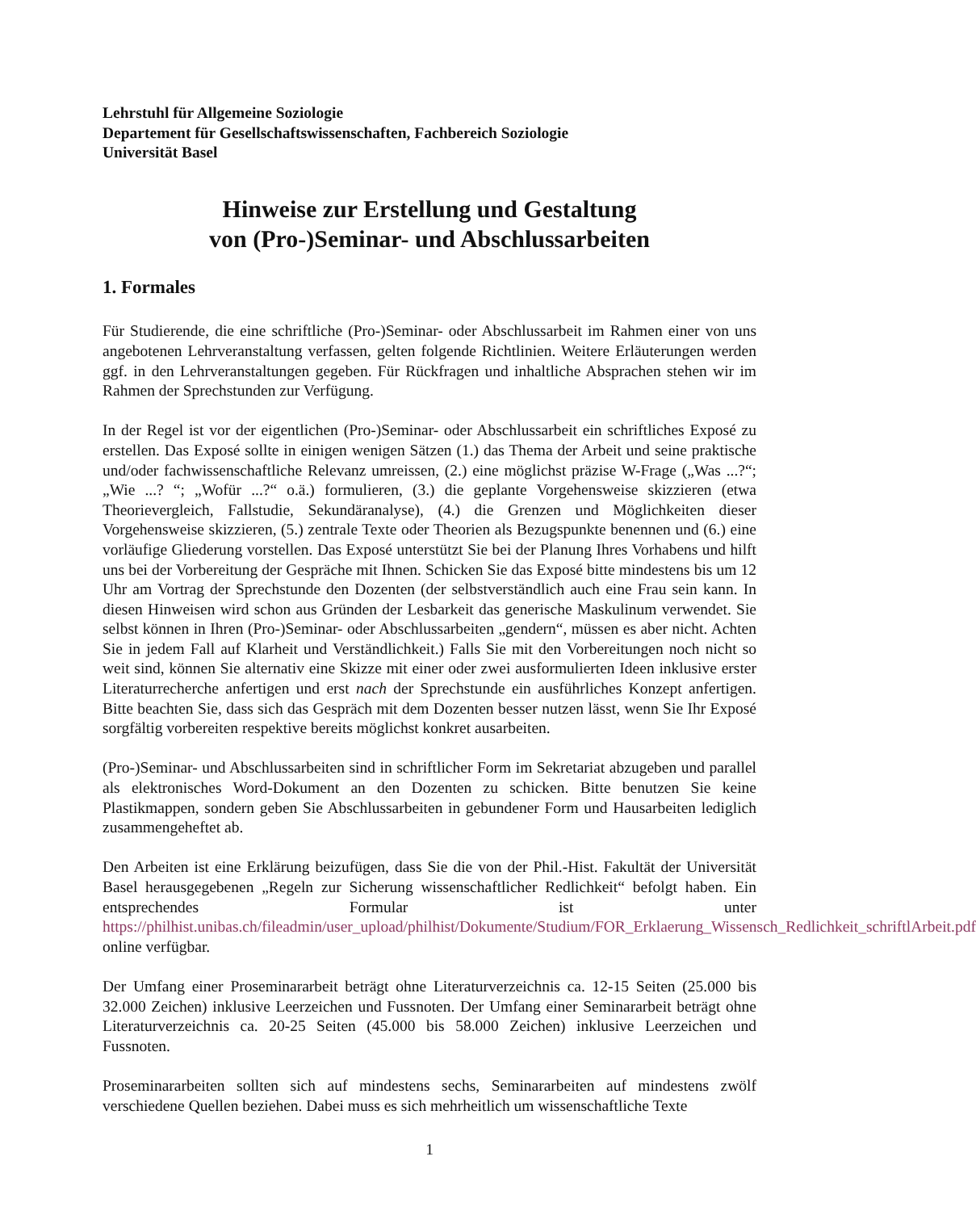Lehrstuhl für Allgemeine Soziologie
Departement für Gesellschaftswissenschaften, Fachbereich Soziologie
Universität Basel
Hinweise zur Erstellung und Gestaltung
von (Pro-)Seminar- und Abschlussarbeiten
1. Formales
Für Studierende, die eine schriftliche (Pro-)Seminar- oder Abschlussarbeit im Rahmen einer von uns angebotenen Lehrveranstaltung verfassen, gelten folgende Richtlinien. Weitere Erläuterungen werden ggf. in den Lehrveranstaltungen gegeben. Für Rückfragen und inhaltliche Absprachen stehen wir im Rahmen der Sprechstunden zur Verfügung.
In der Regel ist vor der eigentlichen (Pro-)Seminar- oder Abschlussarbeit ein schriftliches Exposé zu erstellen. Das Exposé sollte in einigen wenigen Sätzen (1.) das Thema der Arbeit und seine praktische und/oder fachwissenschaftliche Relevanz umreissen, (2.) eine möglichst präzise W-Frage („Was ...?“; „Wie ...? “; „Wofür ...?“ o.ä.) formulieren, (3.) die geplante Vorgehensweise skizzieren (etwa Theorievergleich, Fallstudie, Sekundäranalyse), (4.) die Grenzen und Möglichkeiten dieser Vorgehensweise skizzieren, (5.) zentrale Texte oder Theorien als Bezugspunkte benennen und (6.) eine vorläufige Gliederung vorstellen. Das Exposé unterstützt Sie bei der Planung Ihres Vorhabens und hilft uns bei der Vorbereitung der Gespräche mit Ihnen. Schicken Sie das Exposé bitte mindestens bis um 12 Uhr am Vortrag der Sprechstunde den Dozenten (der selbstverständlich auch eine Frau sein kann. In diesen Hinweisen wird schon aus Gründen der Lesbarkeit das generische Maskulinum verwendet. Sie selbst können in Ihren (Pro-)Seminar- oder Abschlussarbeiten „gendern“, müssen es aber nicht. Achten Sie in jedem Fall auf Klarheit und Verständlichkeit.) Falls Sie mit den Vorbereitungen noch nicht so weit sind, können Sie alternativ eine Skizze mit einer oder zwei ausformulierten Ideen inklusive erster Literaturrecherche anfertigen und erst nach der Sprechstunde ein ausführliches Konzept anfertigen. Bitte beachten Sie, dass sich das Gespräch mit dem Dozenten besser nutzen lässt, wenn Sie Ihr Exposé sorgfältig vorbereiten respektive bereits möglichst konkret ausarbeiten.
(Pro-)Seminar- und Abschlussarbeiten sind in schriftlicher Form im Sekretariat abzugeben und parallel als elektronisches Word-Dokument an den Dozenten zu schicken. Bitte benutzen Sie keine Plastikmappen, sondern geben Sie Abschlussarbeiten in gebundener Form und Hausarbeiten lediglich zusammengeheftet ab.
Den Arbeiten ist eine Erklärung beizufügen, dass Sie die von der Phil.-Hist. Fakultät der Universität Basel herausgegebenen „Regeln zur Sicherung wissenschaftlicher Redlichkeit“ befolgt haben. Ein entsprechendes Formular ist unter https://philhist.unibas.ch/fileadmin/user_upload/philhist/Dokumente/Studium/FOR_Erklaerung_Wissensch_Redlichkeit_schriftlArbeit.pdf online verfügbar.
Der Umfang einer Proseminararbeit beträgt ohne Literaturverzeichnis ca. 12-15 Seiten (25.000 bis 32.000 Zeichen) inklusive Leerzeichen und Fussnoten. Der Umfang einer Seminararbeit beträgt ohne Literaturverzeichnis ca. 20-25 Seiten (45.000 bis 58.000 Zeichen) inklusive Leerzeichen und Fussnoten.
Proseminararbeiten sollten sich auf mindestens sechs, Seminararbeiten auf mindestens zwölf verschiedene Quellen beziehen. Dabei muss es sich mehrheitlich um wissenschaftliche Texte
1